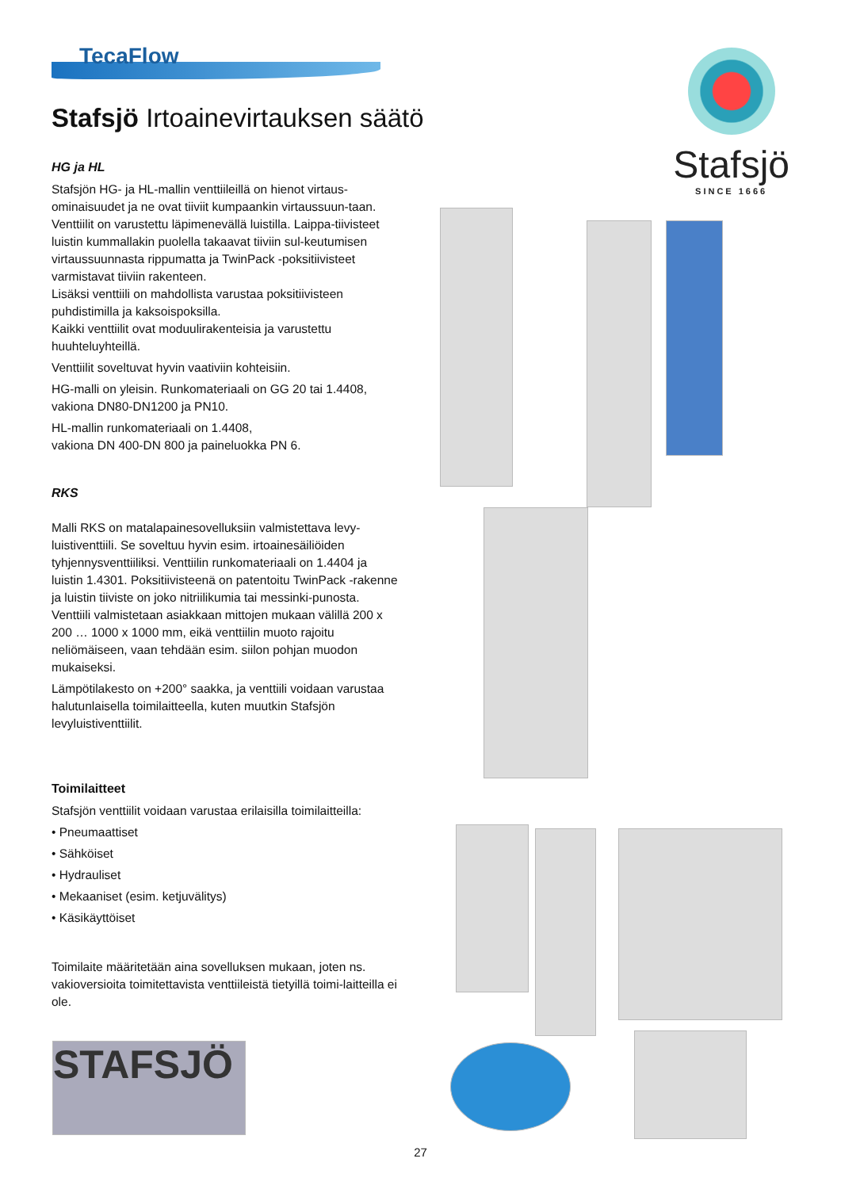TecaFlow
Stafsjö Irtoainevirtauksen säätö
HG ja HL
Stafsjön HG- ja HL-mallin venttiileillä on hienot virtaus-ominaisuudet ja ne ovat tiiviit kumpaankin virtaussuun-taan. Venttiilit on varustettu läpimenevällä luistilla. Laippa-tiivisteet luistin kummallakin puolella takaavat tiiviin sul-keutumisen virtaussuunnasta rippumatta ja TwinPack -poksitiivisteet varmistavat tiiviin rakenteen.
Lisäksi venttiili on mahdollista varustaa poksitiivisteen puhdistimilla ja kaksoispoksilla.
Kaikki venttiilit ovat moduulirakenteisia ja varustettu huuhteluyhteillä.
Venttiilit soveltuvat hyvin vaativiin kohteisiin.
HG-malli on yleisin. Runkomateriaali on GG 20 tai 1.4408, vakiona DN80-DN1200 ja PN10.
HL-mallin runkomateriaali on 1.4408,
vakiona DN 400-DN 800 ja paineluokka PN 6.
RKS
Malli RKS on matalapainesovelluksiin valmistettava levy-luistiventtiili. Se soveltuu hyvin esim. irtoainesäiliöiden tyhjennysventtiiliksi. Venttiilin runkomateriaali on 1.4404 ja luistin 1.4301. Poksitiivisteenä on patentoitu TwinPack -rakenne ja luistin tiiviste on joko nitriilikumia tai messinki-punosta. Venttiili valmistetaan asiakkaan mittojen mukaan välillä 200 x 200 … 1000 x 1000 mm, eikä venttiilin muoto rajoitu neliömäiseen, vaan tehdään esim. siilon pohjan muodon mukaiseksi.
Lämpötilakesto on +200° saakka, ja venttiili voidaan varustaa halutunlaisella toimilaitteella, kuten muutkin Stafsjön levyluistiventtiilit.
Toimilaitteet
Stafsjön venttiilit voidaan varustaa erilaisilla toimilaitteilla:
• Pneumaattiset
• Sähköiset
• Hydrauliset
• Mekaaniset (esim. ketjuvälitys)
• Käsikäyttöiset
Toimilaite määritetään aina sovelluksen mukaan, joten ns. vakioversioita toimitettavista venttiileistä tietyillä toimi-laitteilla ei ole.
Stafsjö
SINCE 1666
STAFSJÖ
27